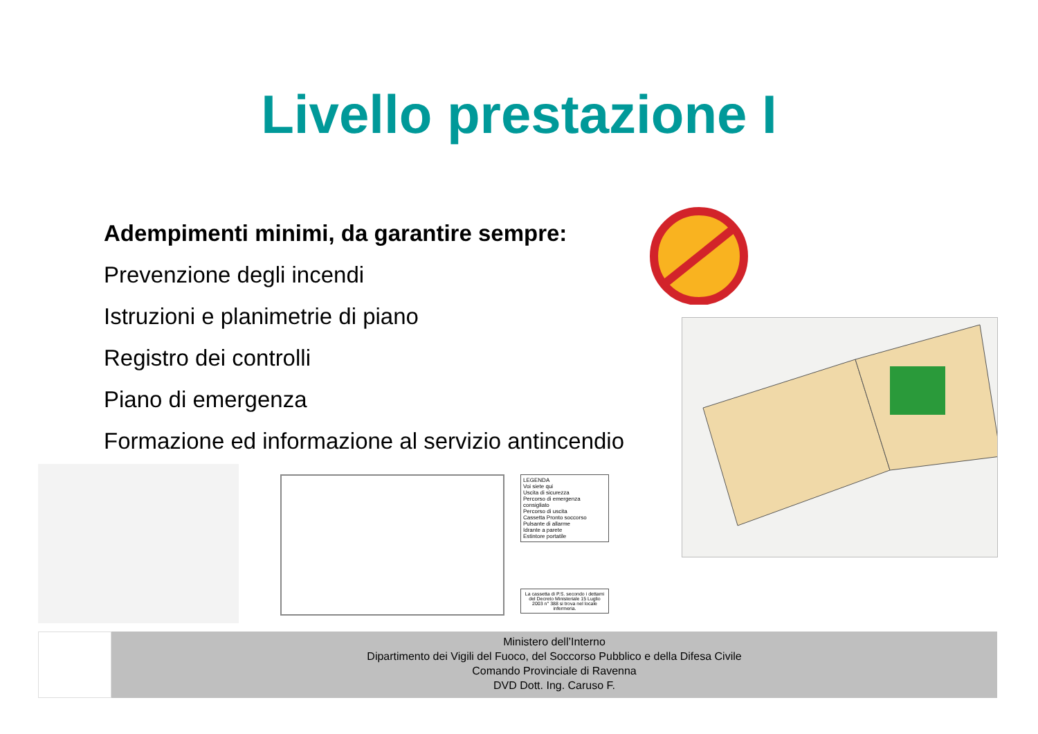Livello prestazione I
Adempimenti minimi, da garantire sempre:
Prevenzione degli incendi
Istruzioni e planimetrie di piano
Registro dei controlli
Piano di emergenza
Formazione ed informazione al servizio antincendio
LEGENDA
Voi siete qui
Uscita di sicurezza
Percorso di emergenza consigliato
Percorso di uscita
Cassetta Pronto soccorso
Pulsante di allarme
Idrante a parete
Estintore portatile
La cassetta di P.S. secondo i dettami del Decreto Ministeriale 15 Luglio 2003 n° 388 si trova nel locale infermeria.
Ministero dell’Interno
Dipartimento dei Vigili del Fuoco, del Soccorso Pubblico e della Difesa Civile
Comando Provinciale di Ravenna
DVD Dott. Ing. Caruso F.